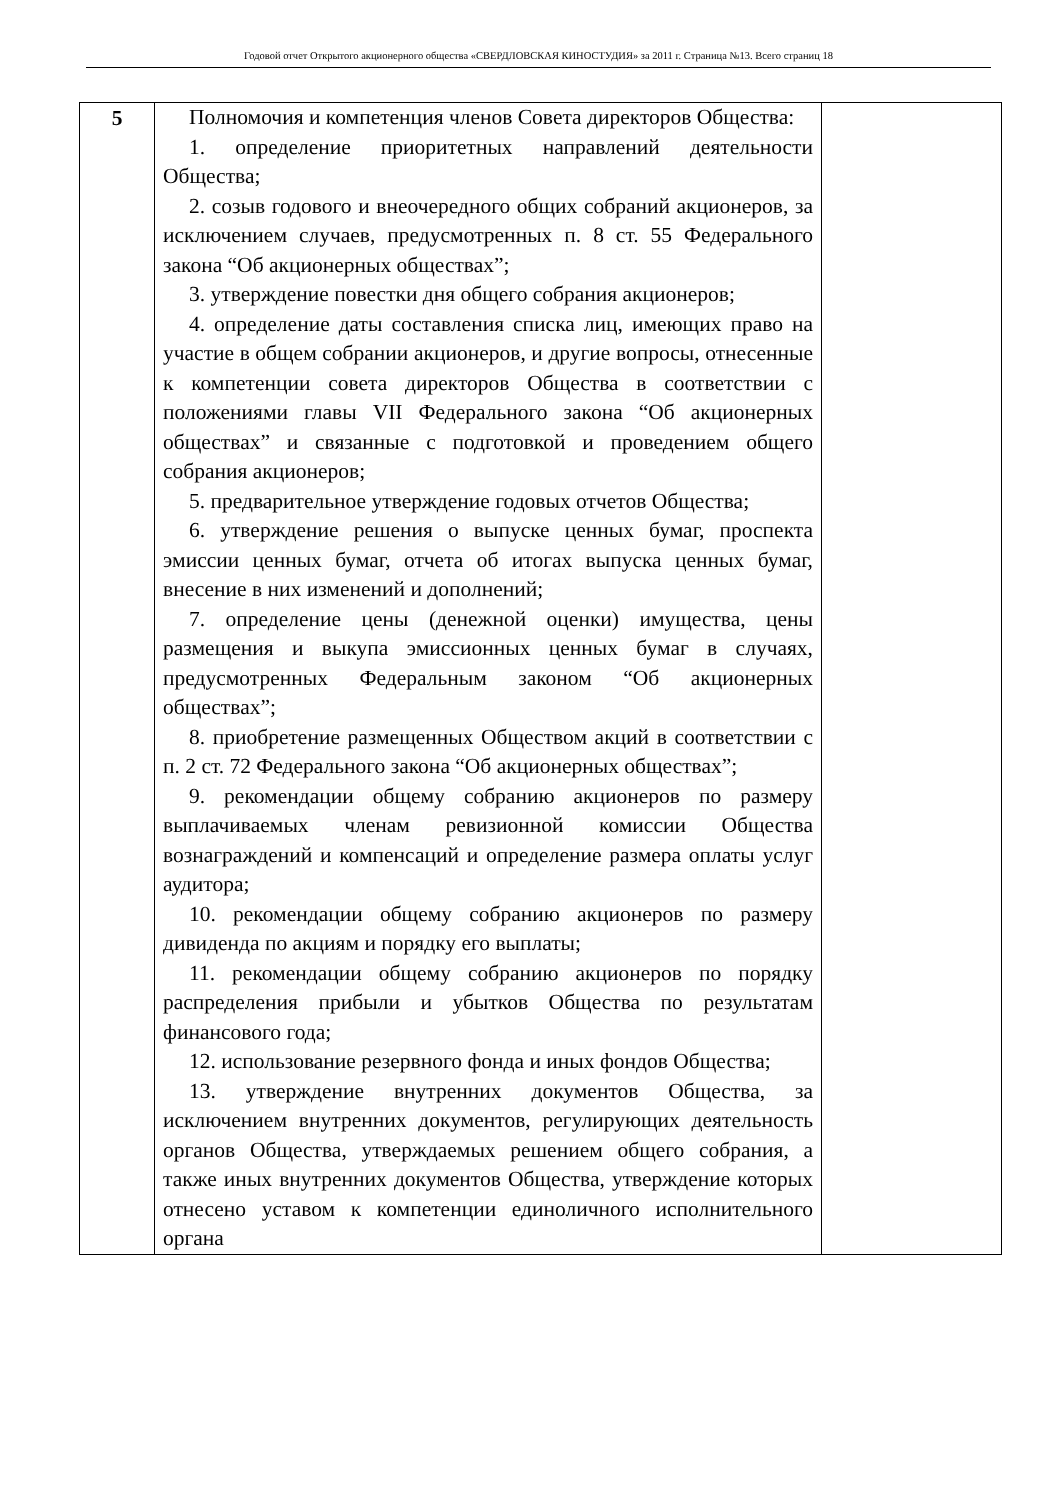Годовой отчет Открытого акционерного общества «СВЕРДЛОВСКАЯ КИНОСТУДИЯ» за 2011 г. Страница №13. Всего страниц 18
| 5 | Полномочия и компетенция членов Совета директоров Общества: 1. определение приоритетных направлений деятельности Общества; 2. созыв годового и внеочередного общих собраний акционеров, за исключением случаев, предусмотренных п. 8 ст. 55 Федерального закона “Об акционерных обществах”; 3. утверждение повестки дня общего собрания акционеров; 4. определение даты составления списка лиц, имеющих право на участие в общем собрании акционеров, и другие вопросы, отнесенные к компетенции совета директоров Общества в соответствии с положениями главы VII Федерального закона “Об акционерных обществах” и связанные с подготовкой и проведением общего собрания акционеров; 5. предварительное утверждение годовых отчетов Общества; 6. утверждение решения о выпуске ценных бумаг, проспекта эмиссии ценных бумаг, отчета об итогах выпуска ценных бумаг, внесение в них изменений и дополнений; 7. определение цены (денежной оценки) имущества, цены размещения и выкупа эмиссионных ценных бумаг в случаях, предусмотренных Федеральным законом “Об акционерных обществах”; 8. приобретение размещенных Обществом акций в соответствии с п. 2 ст. 72 Федерального закона “Об акционерных обществах”; 9. рекомендации общему собранию акционеров по размеру выплачиваемых членам ревизионной комиссии Общества вознаграждений и компенсаций и определение размера оплаты услуг аудитора; 10. рекомендации общему собранию акционеров по размеру дивиденда по акциям и порядку его выплаты; 11. рекомендации общему собранию акционеров по порядку распределения прибыли и убытков Общества по результатам финансового года; 12. использование резервного фонда и иных фондов Общества; 13. утверждение внутренних документов Общества, за исключением внутренних документов, регулирующих деятельность органов Общества, утверждаемых решением общего собрания, а также иных внутренних документов Общества, утверждение которых отнесено уставом к компетенции единоличного исполнительного органа | |